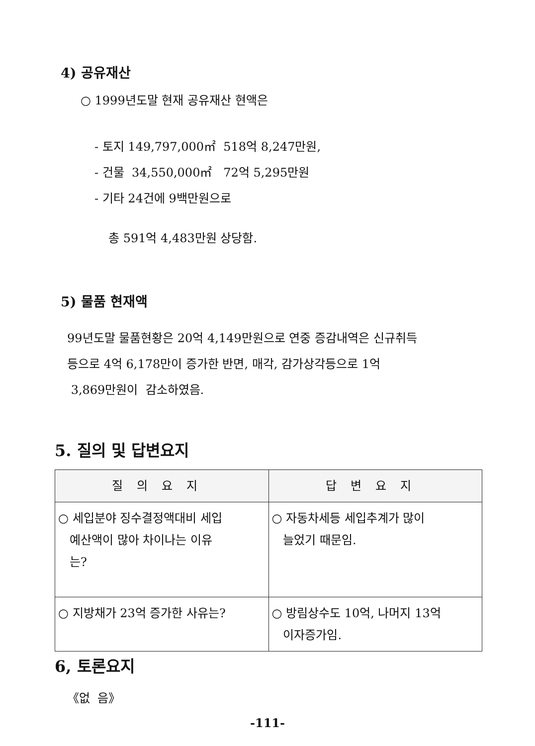4) 공유재산
○ 1999년도말 현재 공유재산 현액은
- 토지 149,797,000㎡ 518억 8,247만원,
- 건물 34,550,000㎡ 72억 5,295만원
- 기타 24건에 9백만원으로
총 591억 4,483만원 상당함.
5) 물품 현재액
99년도말 물품현황은 20억 4,149만원으로 연중 증감내역은 신규취득
등으로 4억 6,178만이 증가한 반면, 매각, 감가상각등으로 1억
3,869만원이 감소하였음.
5. 질의 및 답변요지
| 질의요지 | 답변요지 |
| --- | --- |
| ○ 세입분야 징수결정액대비 세입 예산액이 많아 차이나는 이유 는? | ○ 자동차세등 세입추계가 많이 늘었기 때문임. |
| ○ 지방채가 23억 증가한 사유는? | ○ 방림상수도 10억, 나머지 13억 이자증가임. |
6, 토론요지
《없 음》
-111-